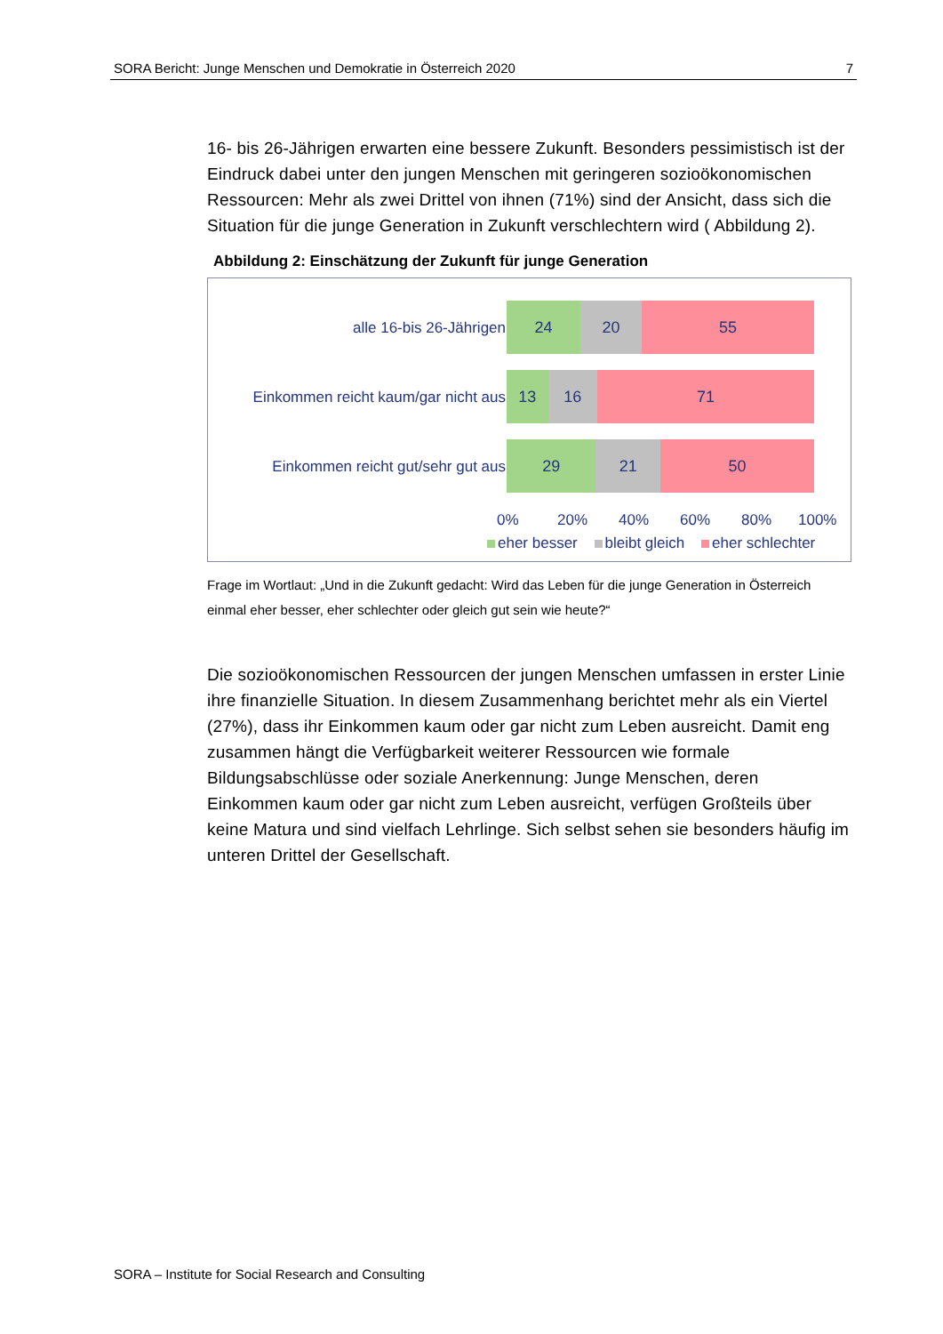SORA Bericht: Junge Menschen und Demokratie in Österreich 2020 7
16- bis 26-Jährigen erwarten eine bessere Zukunft. Besonders pessimistisch ist der Eindruck dabei unter den jungen Menschen mit geringeren sozioökonomischen Ressourcen: Mehr als zwei Drittel von ihnen (71%) sind der Ansicht, dass sich die Situation für die junge Generation in Zukunft verschlechtern wird ( Abbildung 2).
Abbildung 2: Einschätzung der Zukunft für junge Generation
alle 16-bis 26-Jährigen
24 20 55
Einkommen reicht kaum/gar nicht aus
13 16 71
Einkommen reicht gut/sehr gut aus
29 21 50
0% 20% 40% 60% 80% 100%
eher besser bleibt gleich eher schlechter
Frage im Wortlaut: „Und in die Zukunft gedacht: Wird das Leben für die junge Generation in Österreich einmal eher besser, eher schlechter oder gleich gut sein wie heute?“
Die sozioökonomischen Ressourcen der jungen Menschen umfassen in erster Linie ihre finanzielle Situation. In diesem Zusammenhang berichtet mehr als ein Viertel (27%), dass ihr Einkommen kaum oder gar nicht zum Leben ausreicht. Damit eng zusammen hängt die Verfügbarkeit weiterer Ressourcen wie formale Bildungsabschlüsse oder soziale Anerkennung: Junge Menschen, deren Einkommen kaum oder gar nicht zum Leben ausreicht, verfügen Großteils über keine Matura und sind vielfach Lehrlinge. Sich selbst sehen sie besonders häufig im unteren Drittel der Gesellschaft.
SORA – Institute for Social Research and Consulting